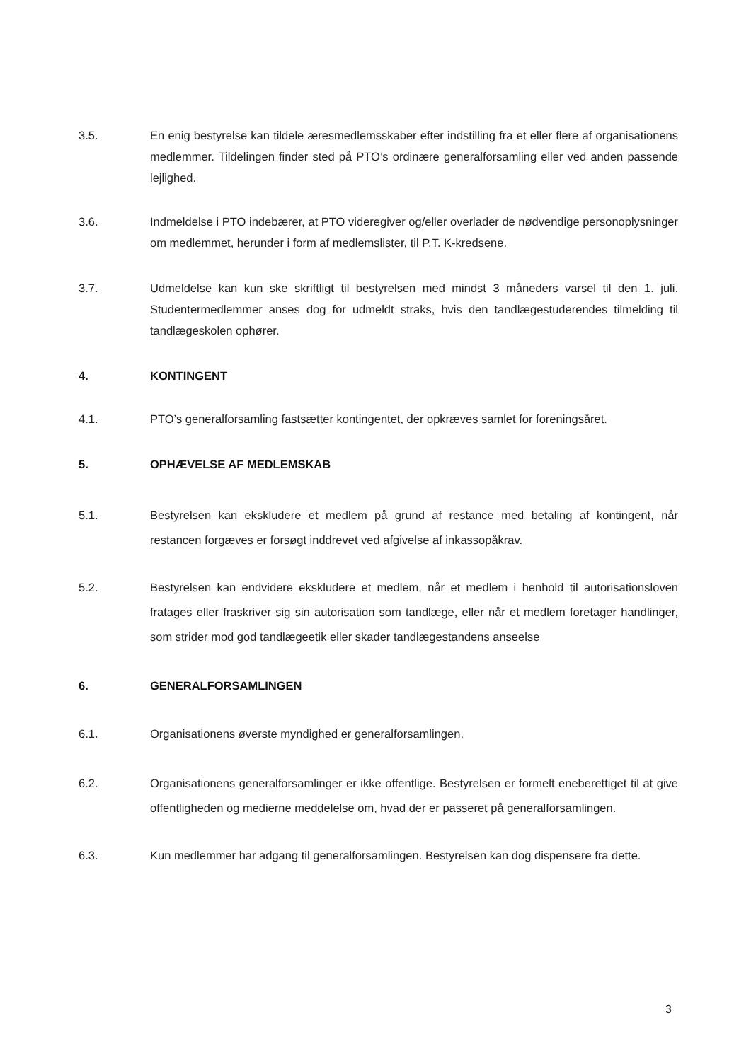3.5. En enig bestyrelse kan tildele æresmedlemsskaber efter indstilling fra et eller flere af organisationens medlemmer. Tildelingen finder sted på PTO’s ordinære generalforsamling eller ved anden passende lejlighed.
3.6. Indmeldelse i PTO indebærer, at PTO videregiver og/eller overlader de nødvendige personoplysninger om medlemmet, herunder i form af medlemslister, til P.T. K-kredsene.
3.7. Udmeldelse kan kun ske skriftligt til bestyrelsen med mindst 3 måneders varsel til den 1. juli. Studentermedlemmer anses dog for udmeldt straks, hvis den tandlægestuderendes tilmelding til tandlægeskolen ophører.
4. KONTINGENT
4.1. PTO’s generalforsamling fastsætter kontingentet, der opkræves samlet for foreningsåret.
5. OPHÆVELSE AF MEDLEMSKAB
5.1. Bestyrelsen kan ekskludere et medlem på grund af restance med betaling af kontingent, når restancen forgæves er forsøgt inddrevet ved afgivelse af inkassopåkrav.
5.2. Bestyrelsen kan endvidere ekskludere et medlem, når et medlem i henhold til autorisationsloven fratages eller fraskriver sig sin autorisation som tandlæge, eller når et medlem foretager handlinger, som strider mod god tandlægeetik eller skader tandlægestandens anseelse
6. GENERALFORSAMLINGEN
6.1. Organisationens øverste myndighed er generalforsamlingen.
6.2. Organisationens generalforsamlinger er ikke offentlige. Bestyrelsen er formelt eneberettiget til at give offentligheden og medierne meddelelse om, hvad der er passeret på generalforsamlingen.
6.3. Kun medlemmer har adgang til generalforsamlingen. Bestyrelsen kan dog dispensere fra dette.
3